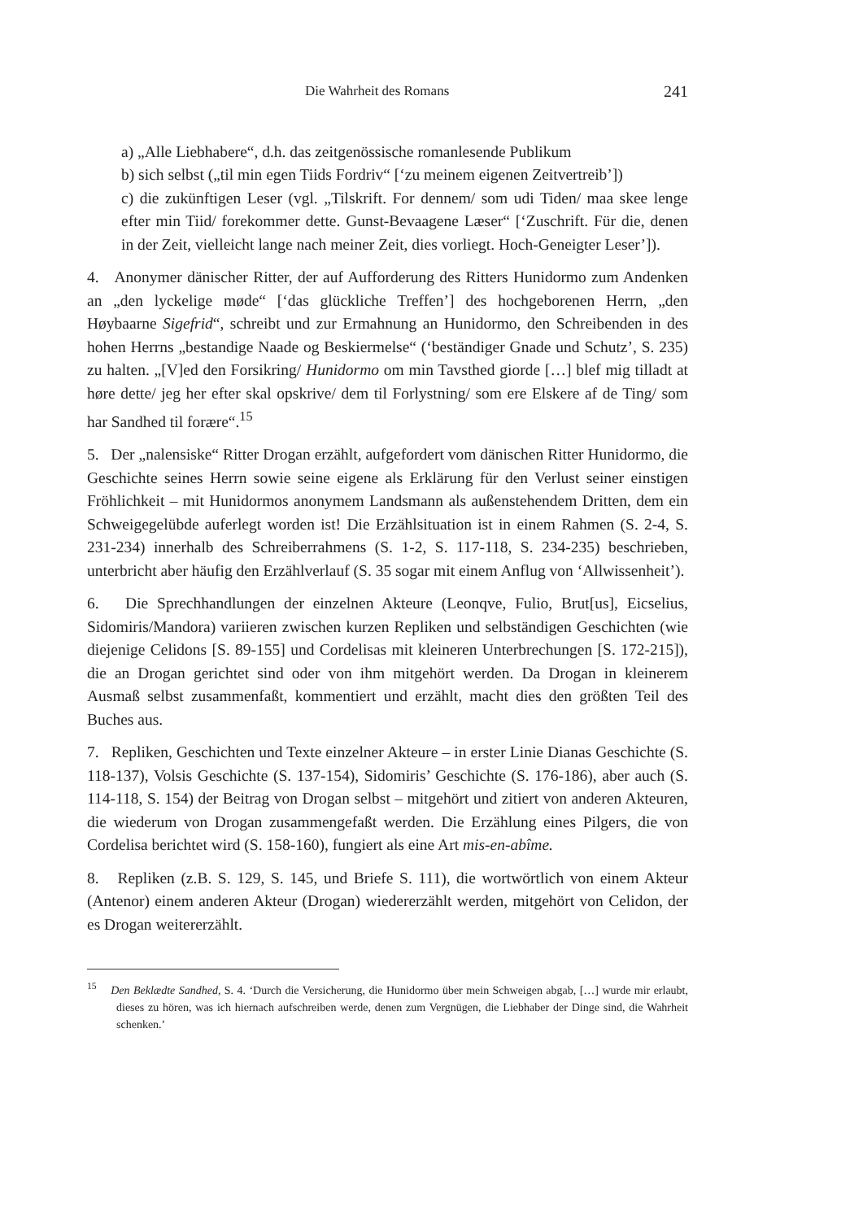Die Wahrheit des Romans 241
a) „Alle Liebhabere“, d.h. das zeitgenössische romanlesende Publikum
b) sich selbst („til min egen Tiids Fordriv“ [‘zu meinem eigenen Zeitvertreib’])
c) die zukünftigen Leser (vgl. „Tilskrift. For dennem/ som udi Tiden/ maa skee lenge efter min Tiid/ forekommer dette. Gunst-Bevaagene Læser“ [‘Zuschrift. Für die, denen in der Zeit, vielleicht lange nach meiner Zeit, dies vorliegt. Hoch-Geneigter Leser’]).
4. Anonymer dänischer Ritter, der auf Aufforderung des Ritters Hunidormo zum Andenken an „den lyckelige møde“ [‘das glückliche Treffen’] des hochgeborenen Herrn, „den Høybaarne Sigefrid“, schreibt und zur Ermahnung an Hunidormo, den Schreibenden in des hohen Herrns „bestandige Naade og Beskiermelse“ (‘beständiger Gnade und Schutz’, S. 235) zu halten. „[V]ed den Forsikring/ Hunidormo om min Tavsthed giorde […] blef mig tilladt at høre dette/ jeg her efter skal opskrive/ dem til Forlystning/ som ere Elskere af de Ting/ som har Sandhed til forære“.<sup>15</sup>
5. Der „nalensiske“ Ritter Drogan erzählt, aufgefordert vom dänischen Ritter Hunidormo, die Geschichte seines Herrn sowie seine eigene als Erklärung für den Verlust seiner einstigen Fröhlichkeit – mit Hunidormos anonymem Landsmann als außenstehendem Dritten, dem ein Schweigegelübde auferlegt worden ist! Die Erzählsituation ist in einem Rahmen (S. 2-4, S. 231-234) innerhalb des Schreiberrahmens (S. 1-2, S. 117-118, S. 234-235) beschrieben, unterbricht aber häufig den Erzählverlauf (S. 35 sogar mit einem Anflug von ‘Allwissenheit’).
6. Die Sprechhandlungen der einzelnen Akteure (Leonqve, Fulio, Brut[us], Eicselius, Sidomiris/Mandora) variieren zwischen kurzen Repliken und selbständigen Geschichten (wie diejenige Celidons [S. 89-155] und Cordelisas mit kleineren Unterbrechungen [S. 172-215]), die an Drogan gerichtet sind oder von ihm mitgehört werden. Da Drogan in kleinerem Ausmaß selbst zusammenfaßt, kommentiert und erzählt, macht dies den größten Teil des Buches aus.
7. Repliken, Geschichten und Texte einzelner Akteure – in erster Linie Dianas Geschichte (S. 118-137), Volsis Geschichte (S. 137-154), Sidomiris’ Geschichte (S. 176-186), aber auch (S. 114-118, S. 154) der Beitrag von Drogan selbst – mitgehört und zitiert von anderen Akteuren, die wiederum von Drogan zusammengefaßt werden. Die Erzählung eines Pilgers, die von Cordelisa berichtet wird (S. 158-160), fungiert als eine Art mis-en-abîme.
8. Repliken (z.B. S. 129, S. 145, und Briefe S. 111), die wortwörtlich von einem Akteur (Antenor) einem anderen Akteur (Drogan) wiedererzählt werden, mitgehört von Celidon, der es Drogan weitererzählt.
<sup>15</sup> Den Beklædte Sandhed, S. 4. ‘Durch die Versicherung, die Hunidormo über mein Schweigen abgab, […] wurde mir erlaubt, dieses zu hören, was ich hiernach aufschreiben werde, denen zum Vergnügen, die Liebhaber der Dinge sind, die Wahrheit schenken.’